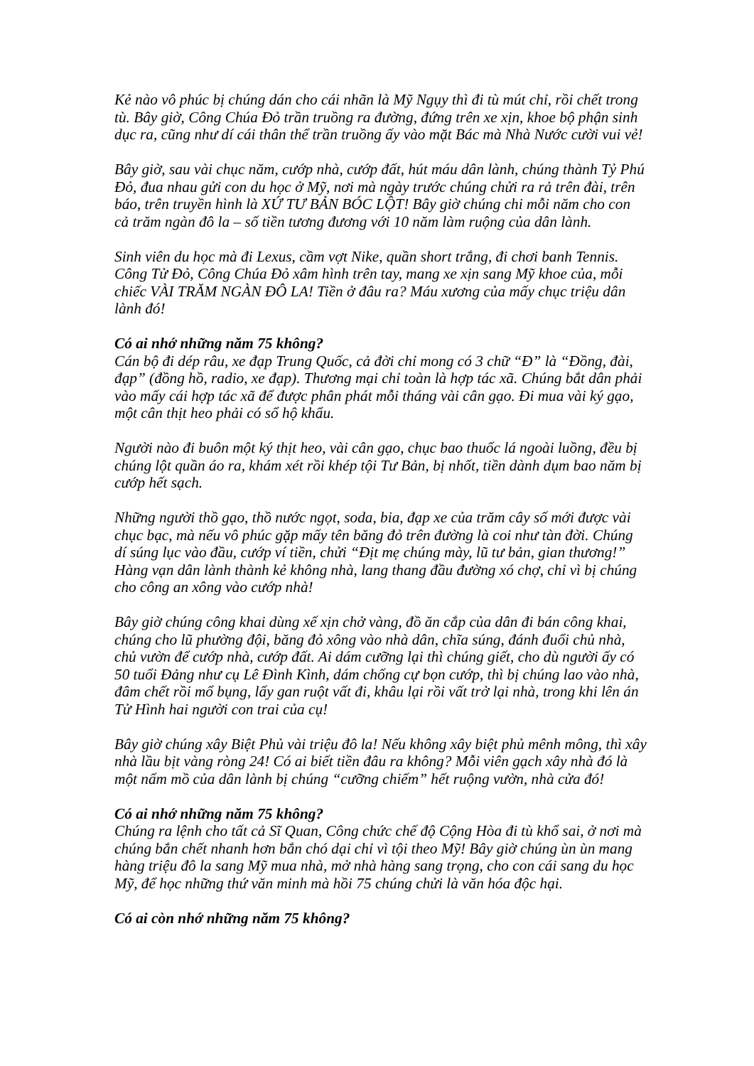Kẻ nào vô phúc bị chúng dán cho cái nhãn là Mỹ Ngụy thì đi tù mút chỉ, rồi chết trong tù. Bây giờ, Công Chúa Đỏ trần truồng ra đường, đứng trên xe xịn, khoe bộ phận sinh dục ra, cũng như dí cái thân thể trần truồng ấy vào mặt Bác mà Nhà Nước cười vui vẻ!
Bây giờ, sau vài chục năm, cướp nhà, cướp đất, hút máu dân lành, chúng thành Tỷ Phú Đỏ, đua nhau gửi con du học ở Mỹ, nơi mà ngày trước chúng chửi ra rả trên đài, trên báo, trên truyền hình là XỨ TƯ BẢN BÓC LỘT! Bây giờ chúng chi mỗi năm cho con cả trăm ngàn đô la – số tiền tương đương với 10 năm làm ruộng của dân lành.
Sinh viên du học mà đi Lexus, cầm vợt Nike, quần short trắng, đi chơi banh Tennis. Công Tử Đỏ, Công Chúa Đỏ xâm hình trên tay, mang xe xịn sang Mỹ khoe của, mỗi chiếc VÀI TRĂM NGÀN ĐÔ LA! Tiền ở đâu ra? Máu xương của mấy chục triệu dân lành đó!
Có ai nhớ những năm 75 không?
Cán bộ đi dép râu, xe đạp Trung Quốc, cả đời chỉ mong có 3 chữ “Đ” là “Đồng, đài, đạp” (đồng hồ, radio, xe đạp). Thương mại chỉ toàn là hợp tác xã. Chúng bắt dân phải vào mấy cái hợp tác xã để được phân phát mỗi tháng vài cân gạo. Đi mua vài ký gạo, một cân thịt heo phải có sổ hộ khẩu.
Người nào đi buôn một ký thịt heo, vài cân gạo, chục bao thuốc lá ngoài luồng, đều bị chúng lột quần áo ra, khám xét rồi khép tội Tư Bản, bị nhốt, tiền dành dụm bao năm bị cướp hết sạch.
Những người thồ gạo, thồ nước ngọt, soda, bia, đạp xe của trăm cây số mới được vài chục bạc, mà nếu vô phúc gặp mấy tên băng đỏ trên đường là coi như tàn đời. Chúng dí súng lục vào đầu, cướp ví tiền, chửi “Địt mẹ chúng mày, lũ tư bản, gian thương!” Hàng vạn dân lành thành kẻ không nhà, lang thang đầu đường xó chợ, chỉ vì bị chúng cho công an xông vào cướp nhà!
Bây giờ chúng công khai dùng xế xịn chở vàng, đồ ăn cắp của dân đi bán công khai, chúng cho lũ phường đội, băng đỏ xông vào nhà dân, chĩa súng, đánh đuổi chủ nhà, chủ vườn để cướp nhà, cướp đất. Ai dám cưỡng lại thì chúng giết, cho dù người ấy có 50 tuổi Đảng như cụ Lê Đình Kình, dám chống cự bọn cướp, thì bị chúng lao vào nhà, đâm chết rồi mổ bụng, lấy gan ruột vất đi, khâu lại rồi vất trở lại nhà, trong khi lên án Tử Hình hai người con trai của cụ!
Bây giờ chúng xây Biệt Phủ vài triệu đô la! Nếu không xây biệt phủ mênh mông, thì xây nhà lầu bịt vàng ròng 24! Có ai biết tiền đâu ra không? Mỗi viên gạch xây nhà đó là một nấm mồ của dân lành bị chúng “cưỡng chiếm” hết ruộng vườn, nhà cửa đó!
Có ai nhớ những năm 75 không?
Chúng ra lệnh cho tất cả Sĩ Quan, Công chức chế độ Cộng Hòa đi tù khổ sai, ở nơi mà chúng bắn chết nhanh hơn bắn chó dại chỉ vì tội theo Mỹ! Bây giờ chúng ùn ùn mang hàng triệu đô la sang Mỹ mua nhà, mở nhà hàng sang trọng, cho con cái sang du học Mỹ, để học những thứ văn minh mà hồi 75 chúng chửi là văn hóa độc hại.
Có ai còn nhớ những năm 75 không?